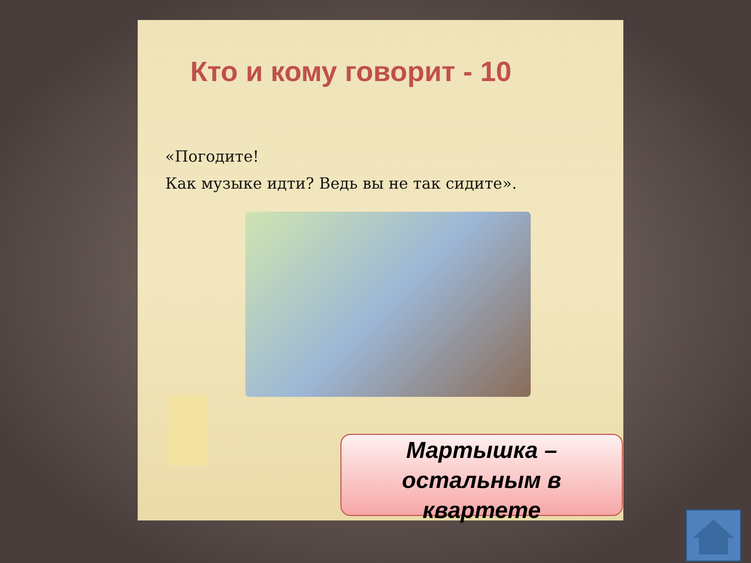Кто и кому говорит - 10
«Погодите!
Как музыке идти? Ведь вы не так сидите».
Мартышка –
остальным в
квартете